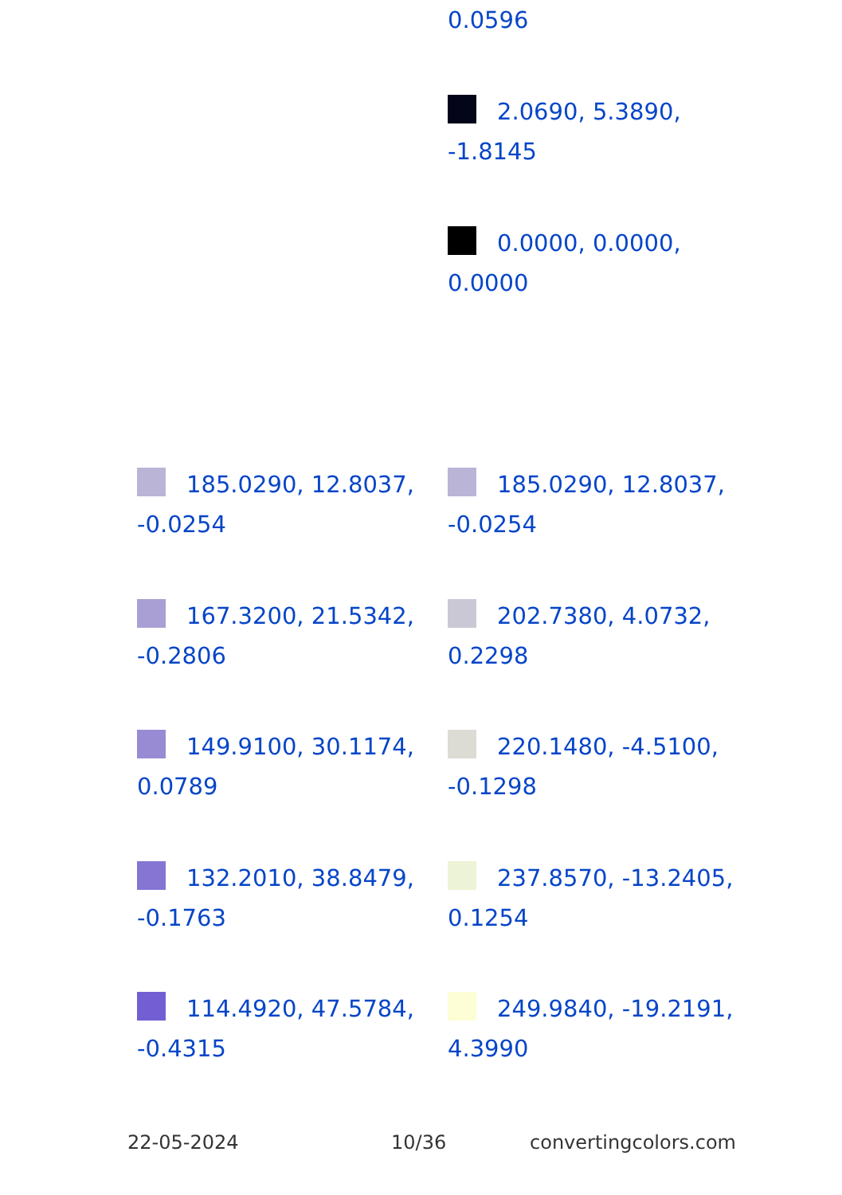0.0596
2.0690, 5.3890, -1.8145
0.0000, 0.0000, 0.0000
185.0290, 12.8037, -0.0254
185.0290, 12.8037, -0.0254
167.3200, 21.5342, -0.2806
202.7380, 4.0732, 0.2298
149.9100, 30.1174, 0.0789
220.1480, -4.5100, -0.1298
132.2010, 38.8479, -0.1763
237.8570, -13.2405, 0.1254
114.4920, 47.5784, -0.4315
249.9840, -19.2191, 4.3990
22-05-2024 10/36 convertingcolors.com